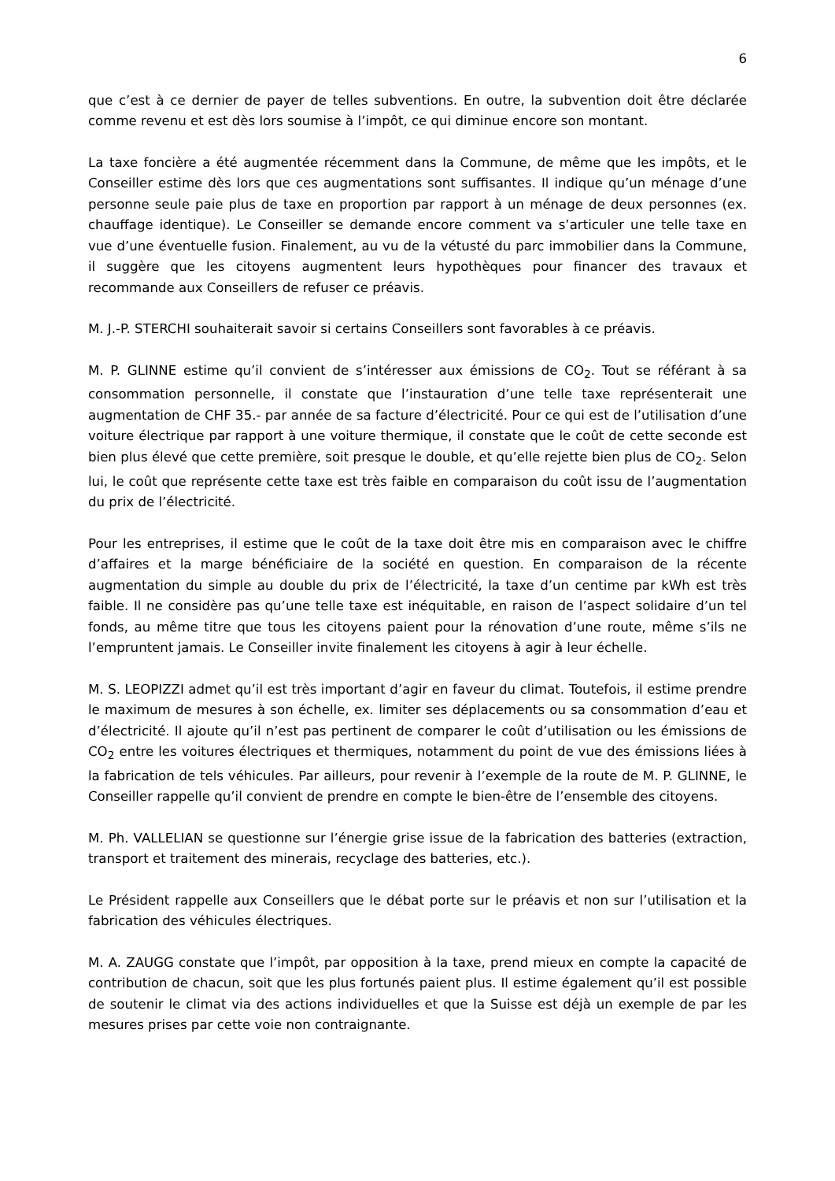6
que c’est à ce dernier de payer de telles subventions. En outre, la subvention doit être déclarée comme revenu et est dès lors soumise à l’impôt, ce qui diminue encore son montant.
La taxe foncière a été augmentée récemment dans la Commune, de même que les impôts, et le Conseiller estime dès lors que ces augmentations sont suffisantes. Il indique qu’un ménage d’une personne seule paie plus de taxe en proportion par rapport à un ménage de deux personnes (ex. chauffage identique). Le Conseiller se demande encore comment va s’articuler une telle taxe en vue d’une éventuelle fusion. Finalement, au vu de la vétusté du parc immobilier dans la Commune, il suggère que les citoyens augmentent leurs hypothèques pour financer des travaux et recommande aux Conseillers de refuser ce préavis.
M. J.-P. STERCHI souhaiterait savoir si certains Conseillers sont favorables à ce préavis.
M. P. GLINNE estime qu’il convient de s’intéresser aux émissions de CO<sub>2</sub>. Tout se référant à sa consommation personnelle, il constate que l’instauration d’une telle taxe représenterait une augmentation de CHF 35.- par année de sa facture d’électricité. Pour ce qui est de l’utilisation d’une voiture électrique par rapport à une voiture thermique, il constate que le coût de cette seconde est bien plus élevé que cette première, soit presque le double, et qu’elle rejette bien plus de CO<sub>2</sub>. Selon lui, le coût que représente cette taxe est très faible en comparaison du coût issu de l’augmentation du prix de l’électricité.
Pour les entreprises, il estime que le coût de la taxe doit être mis en comparaison avec le chiffre d’affaires et la marge bénéficiaire de la société en question. En comparaison de la récente augmentation du simple au double du prix de l’électricité, la taxe d’un centime par kWh est très faible. Il ne considère pas qu’une telle taxe est inéquitable, en raison de l’aspect solidaire d’un tel fonds, au même titre que tous les citoyens paient pour la rénovation d’une route, même s’ils ne l’empruntent jamais. Le Conseiller invite finalement les citoyens à agir à leur échelle.
M. S. LEOPIZZI admet qu’il est très important d’agir en faveur du climat. Toutefois, il estime prendre le maximum de mesures à son échelle, ex. limiter ses déplacements ou sa consommation d’eau et d’électricité. Il ajoute qu’il n’est pas pertinent de comparer le coût d’utilisation ou les émissions de CO<sub>2</sub> entre les voitures électriques et thermiques, notamment du point de vue des émissions liées à la fabrication de tels véhicules. Par ailleurs, pour revenir à l’exemple de la route de M. P. GLINNE, le Conseiller rappelle qu’il convient de prendre en compte le bien-être de l’ensemble des citoyens.
M. Ph. VALLELIAN se questionne sur l’énergie grise issue de la fabrication des batteries (extraction, transport et traitement des minerais, recyclage des batteries, etc.).
Le Président rappelle aux Conseillers que le débat porte sur le préavis et non sur l’utilisation et la fabrication des véhicules électriques.
M. A. ZAUGG constate que l’impôt, par opposition à la taxe, prend mieux en compte la capacité de contribution de chacun, soit que les plus fortunés paient plus. Il estime également qu’il est possible de soutenir le climat via des actions individuelles et que la Suisse est déjà un exemple de par les mesures prises par cette voie non contraignante.